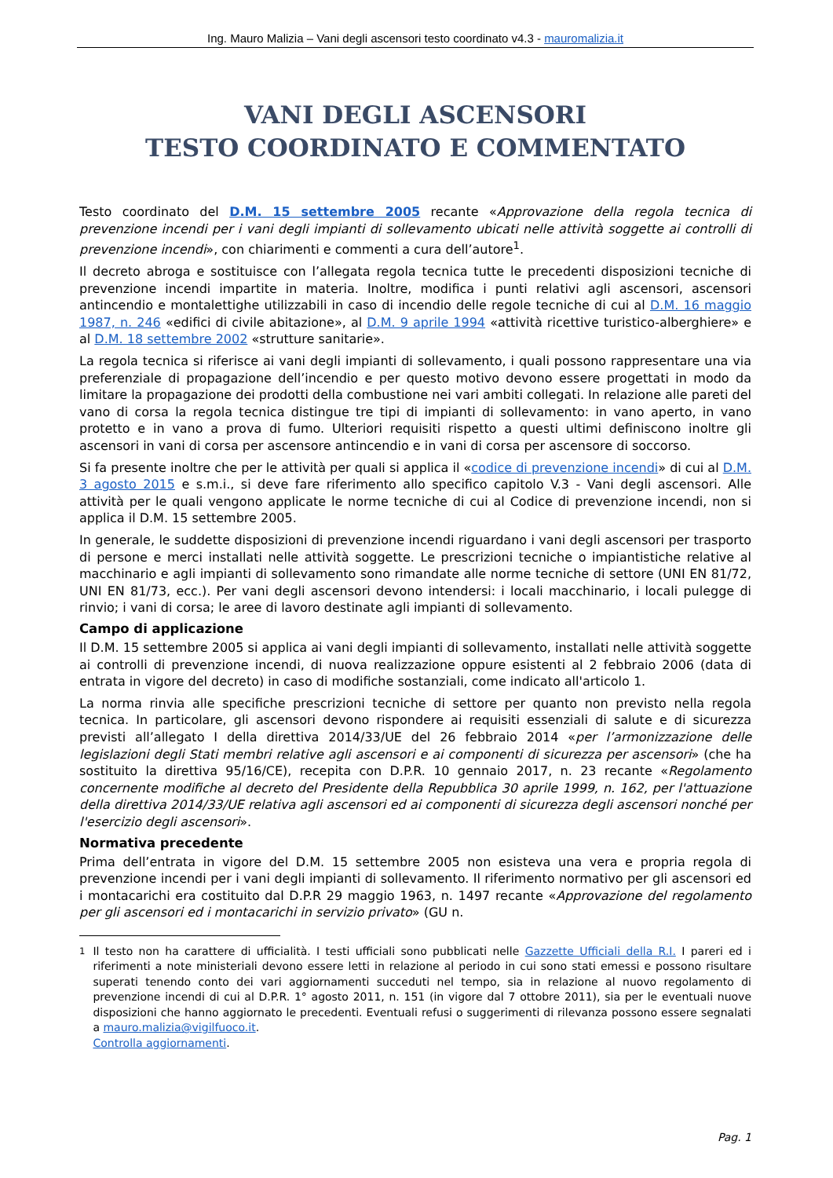Ing. Mauro Malizia – Vani degli ascensori testo coordinato v4.3 - mauromalizia.it
VANI DEGLI ASCENSORI
TESTO COORDINATO E COMMENTATO
Testo coordinato del D.M. 15 settembre 2005 recante «Approvazione della regola tecnica di prevenzione incendi per i vani degli impianti di sollevamento ubicati nelle attività soggette ai controlli di prevenzione incendi», con chiarimenti e commenti a cura dell’autore<sup>1</sup>.
Il decreto abroga e sostituisce con l’allegata regola tecnica tutte le precedenti disposizioni tecniche di prevenzione incendi impartite in materia. Inoltre, modifica i punti relativi agli ascensori, ascensori antincendio e montalettighe utilizzabili in caso di incendio delle regole tecniche di cui al D.M. 16 maggio 1987, n. 246 «edifici di civile abitazione», al D.M. 9 aprile 1994 «attività ricettive turistico-alberghiere» e al D.M. 18 settembre 2002 «strutture sanitarie».
La regola tecnica si riferisce ai vani degli impianti di sollevamento, i quali possono rappresentare una via preferenziale di propagazione dell’incendio e per questo motivo devono essere progettati in modo da limitare la propagazione dei prodotti della combustione nei vari ambiti collegati. In relazione alle pareti del vano di corsa la regola tecnica distingue tre tipi di impianti di sollevamento: in vano aperto, in vano protetto e in vano a prova di fumo. Ulteriori requisiti rispetto a questi ultimi definiscono inoltre gli ascensori in vani di corsa per ascensore antincendio e in vani di corsa per ascensore di soccorso.
Si fa presente inoltre che per le attività per quali si applica il «codice di prevenzione incendi» di cui al D.M. 3 agosto 2015 e s.m.i., si deve fare riferimento allo specifico capitolo V.3 - Vani degli ascensori. Alle attività per le quali vengono applicate le norme tecniche di cui al Codice di prevenzione incendi, non si applica il D.M. 15 settembre 2005.
In generale, le suddette disposizioni di prevenzione incendi riguardano i vani degli ascensori per trasporto di persone e merci installati nelle attività soggette. Le prescrizioni tecniche o impiantistiche relative al macchinario e agli impianti di sollevamento sono rimandate alle norme tecniche di settore (UNI EN 81/72, UNI EN 81/73, ecc.). Per vani degli ascensori devono intendersi: i locali macchinario, i locali pulegge di rinvio; i vani di corsa; le aree di lavoro destinate agli impianti di sollevamento.
Campo di applicazione
Il D.M. 15 settembre 2005 si applica ai vani degli impianti di sollevamento, installati nelle attività soggette ai controlli di prevenzione incendi, di nuova realizzazione oppure esistenti al 2 febbraio 2006 (data di entrata in vigore del decreto) in caso di modifiche sostanziali, come indicato all'articolo 1.
La norma rinvia alle specifiche prescrizioni tecniche di settore per quanto non previsto nella regola tecnica. In particolare, gli ascensori devono rispondere ai requisiti essenziali di salute e di sicurezza previsti all’allegato I della direttiva 2014/33/UE del 26 febbraio 2014 «per l’armonizzazione delle legislazioni degli Stati membri relative agli ascensori e ai componenti di sicurezza per ascensori» (che ha sostituito la direttiva 95/16/CE), recepita con D.P.R. 10 gennaio 2017, n. 23 recante «Regolamento concernente modifiche al decreto del Presidente della Repubblica 30 aprile 1999, n. 162, per l'attuazione della direttiva 2014/33/UE relativa agli ascensori ed ai componenti di sicurezza degli ascensori nonché per l'esercizio degli ascensori».
Normativa precedente
Prima dell’entrata in vigore del D.M. 15 settembre 2005 non esisteva una vera e propria regola di prevenzione incendi per i vani degli impianti di sollevamento. Il riferimento normativo per gli ascensori ed i montacarichi era costituito dal D.P.R 29 maggio 1963, n. 1497 recante «Approvazione del regolamento per gli ascensori ed i montacarichi in servizio privato» (GU n.
<sup>1</sup> Il testo non ha carattere di ufficialità. I testi ufficiali sono pubblicati nelle Gazzette Ufficiali della R.I. I pareri ed i riferimenti a note ministeriali devono essere letti in relazione al periodo in cui sono stati emessi e possono risultare superati tenendo conto dei vari aggiornamenti succeduti nel tempo, sia in relazione al nuovo regolamento di prevenzione incendi di cui al D.P.R. 1° agosto 2011, n. 151 (in vigore dal 7 ottobre 2011), sia per le eventuali nuove disposizioni che hanno aggiornato le precedenti. Eventuali refusi o suggerimenti di rilevanza possono essere segnalati a mauro.malizia@vigilfuoco.it.
Controlla aggiornamenti.
Pag. 1